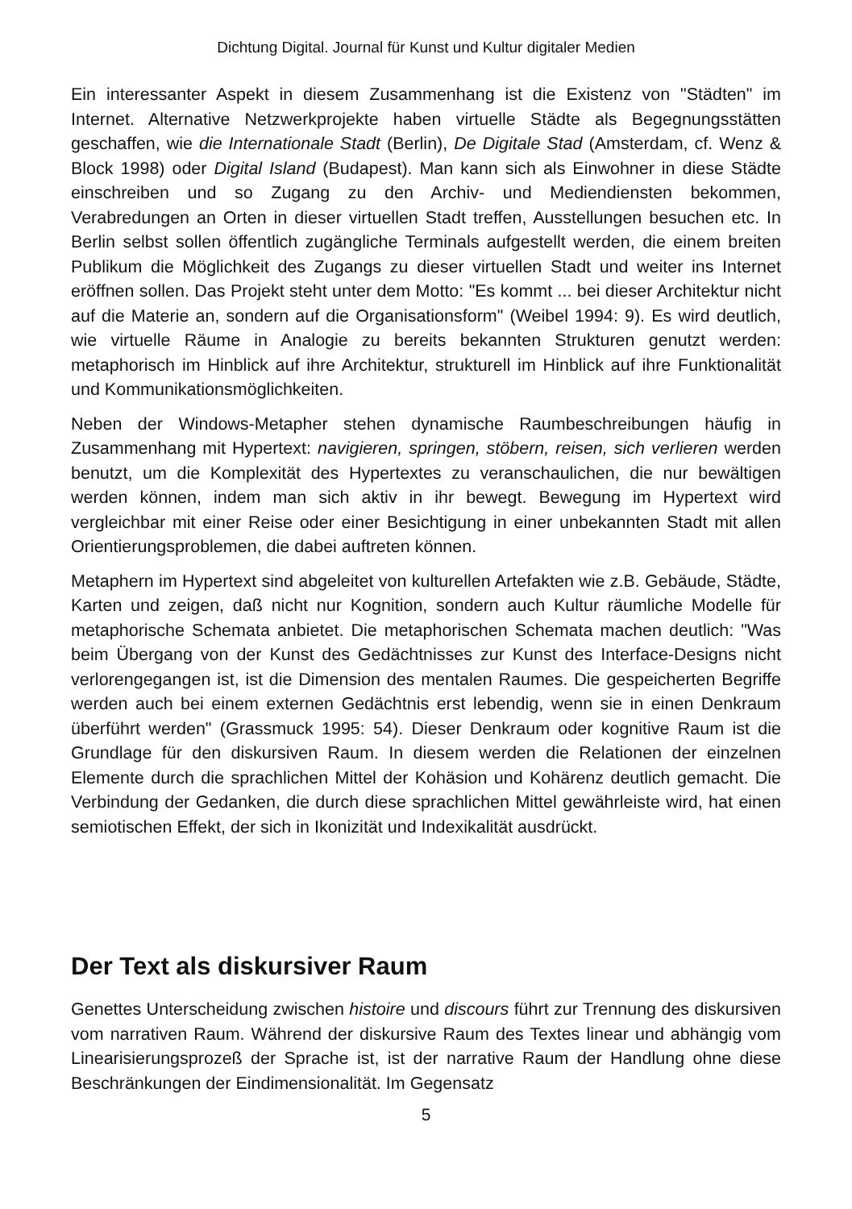Dichtung Digital. Journal für Kunst und Kultur digitaler Medien
Ein interessanter Aspekt in diesem Zusammenhang ist die Existenz von "Städten" im Internet. Alternative Netzwerkprojekte haben virtuelle Städte als Begegnungsstätten geschaffen, wie die Internationale Stadt (Berlin), De Digitale Stad (Amsterdam, cf. Wenz & Block 1998) oder Digital Island (Budapest). Man kann sich als Einwohner in diese Städte einschreiben und so Zugang zu den Archiv- und Mediendiensten bekommen, Verabredungen an Orten in dieser virtuellen Stadt treffen, Ausstellungen besuchen etc. In Berlin selbst sollen öffentlich zugängliche Terminals aufgestellt werden, die einem breiten Publikum die Möglichkeit des Zugangs zu dieser virtuellen Stadt und weiter ins Internet eröffnen sollen. Das Projekt steht unter dem Motto: "Es kommt ... bei dieser Architektur nicht auf die Materie an, sondern auf die Organisationsform" (Weibel 1994: 9). Es wird deutlich, wie virtuelle Räume in Analogie zu bereits bekannten Strukturen genutzt werden: metaphorisch im Hinblick auf ihre Architektur, strukturell im Hinblick auf ihre Funktionalität und Kommunikationsmöglichkeiten.
Neben der Windows-Metapher stehen dynamische Raumbeschreibungen häufig in Zusammenhang mit Hypertext: navigieren, springen, stöbern, reisen, sich verlieren werden benutzt, um die Komplexität des Hypertextes zu veranschaulichen, die nur bewältigen werden können, indem man sich aktiv in ihr bewegt. Bewegung im Hypertext wird vergleichbar mit einer Reise oder einer Besichtigung in einer unbekannten Stadt mit allen Orientierungsproblemen, die dabei auftreten können.
Metaphern im Hypertext sind abgeleitet von kulturellen Artefakten wie z.B. Gebäude, Städte, Karten und zeigen, daß nicht nur Kognition, sondern auch Kultur räumliche Modelle für metaphorische Schemata anbietet. Die metaphorischen Schemata machen deutlich: "Was beim Übergang von der Kunst des Gedächtnisses zur Kunst des Interface-Designs nicht verlorengegangen ist, ist die Dimension des mentalen Raumes. Die gespeicherten Begriffe werden auch bei einem externen Gedächtnis erst lebendig, wenn sie in einen Denkraum überführt werden" (Grassmuck 1995: 54). Dieser Denkraum oder kognitive Raum ist die Grundlage für den diskursiven Raum. In diesem werden die Relationen der einzelnen Elemente durch die sprachlichen Mittel der Kohäsion und Kohärenz deutlich gemacht. Die Verbindung der Gedanken, die durch diese sprachlichen Mittel gewährleiste wird, hat einen semiotischen Effekt, der sich in Ikonizität und Indexikalität ausdrückt.
Der Text als diskursiver Raum
Genettes Unterscheidung zwischen histoire und discours führt zur Trennung des diskursiven vom narrativen Raum. Während der diskursive Raum des Textes linear und abhängig vom Linearisierungsprozeß der Sprache ist, ist der narrative Raum der Handlung ohne diese Beschränkungen der Eindimensionalität. Im Gegensatz
5